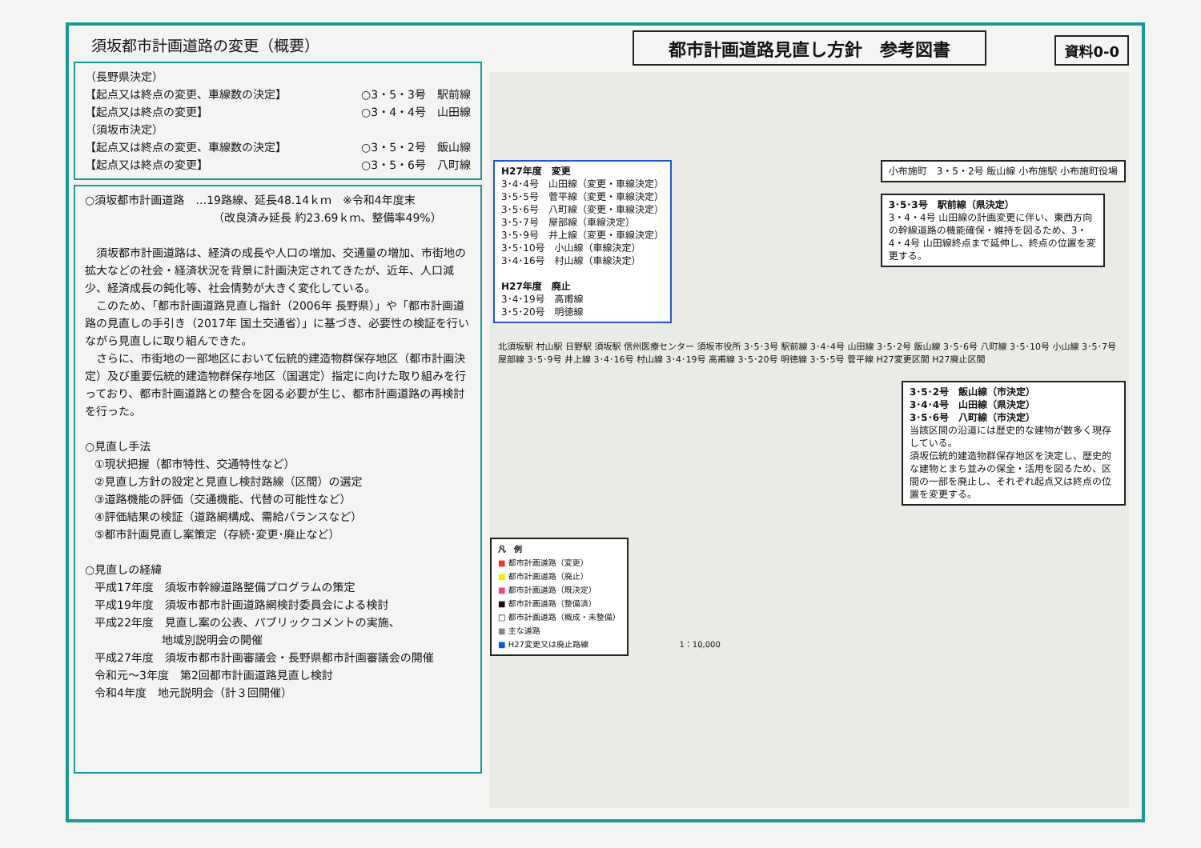須坂都市計画道路の変更（概要）
（長野県決定）
【起点又は終点の変更、車線数の決定】 ○3・5・3号　駅前線
【起点又は終点の変更】 ○3・4・4号　山田線
（須坂市決定）
【起点又は終点の変更、車線数の決定】 ○3・5・2号　飯山線
【起点又は終点の変更】 ○3・5・6号　八町線
○須坂都市計画道路　…19路線、延長48.14ｋｍ　※令和4年度末
（改良済み延長 約23.69ｋｍ、整備率49%）
須坂都市計画道路は、経済の成長や人口の増加、交通量の増加、市街地の拡大などの社会・経済状況を背景に計画決定されてきたが、近年、人口減少、経済成長の鈍化等、社会情勢が大きく変化している。
このため、「都市計画道路見直し指針（2006年 長野県）」や「都市計画道路の見直しの手引き（2017年 国土交通省）」に基づき、必要性の検証を行いながら見直しに取り組んできた。
さらに、市街地の一部地区において伝統的建造物群保存地区（都市計画決定）及び重要伝統的建造物群保存地区（国選定）指定に向けた取り組みを行っており、都市計画道路との整合を図る必要が生じ、都市計画道路の再検討を行った。
○見直し手法
①現状把握（都市特性、交通特性など）
②見直し方針の設定と見直し検討路線（区間）の選定
③道路機能の評価（交通機能、代替の可能性など）
④評価結果の検証（道路網構成、需給バランスなど）
⑤都市計画見直し案策定（存続･変更･廃止など）
○見直しの経緯
平成17年度　須坂市幹線道路整備プログラムの策定
平成19年度　須坂市都市計画道路網検討委員会による検討
平成22年度　見直し案の公表、パブリックコメントの実施、
　　　　　　地域別説明会の開催
平成27年度　須坂市都市計画審議会・長野県都市計画審議会の開催
令和元～3年度　第2回都市計画道路見直し検討
令和4年度　地元説明会（計３回開催）
都市計画道路見直し方針　参考図書
資料0-0
H27年度　変更
3･4･4号　山田線（変更・車線決定）
3･5･5号　菅平線（変更・車線決定）
3･5･6号　八町線（変更・車線決定）
3･5･7号　屋部線（車線決定）
3･5･9号　井上線（変更・車線決定）
3･5･10号　小山線（車線決定）
3･4･16号　村山線（車線決定）
H27年度　廃止
3･4･19号　高甫線
3･5･20号　明徳線
小布施町　3・5・2号 飯山線 小布施駅 小布施町役場
3･5･3号　駅前線（県決定）
3・4・4号 山田線の計画変更に伴い、東西方向の幹線道路の機能確保・維持を図るため、3・4・4号 山田線終点まで延伸し、終点の位置を変更する。
北須坂駅 村山駅 日野駅 須坂駅 信州医療センター 須坂市役所 3･5･3号 駅前線 3･4･4号 山田線 3･5･2号 飯山線 3･5･6号 八町線 3･5･10号 小山線 3･5･7号 屋部線 3･5･9号 井上線 3･4･16号 村山線 3･4･19号 高甫線 3･5･20号 明徳線 3･5･5号 菅平線 H27変更区間 H27廃止区間
3･5･2号　飯山線（市決定）
3･4･4号　山田線（県決定）
3･5･6号　八町線（市決定）
当該区間の沿道には歴史的な建物が数多く現存している。
須坂伝統的建造物群保存地区を決定し、歴史的な建物とまち並みの保全・活用を図るため、区間の一部を廃止し、それぞれ起点又は終点の位置を変更する。
凡　例
■ 都市計画道路（変更）
■ 都市計画道路（廃止）
■ 都市計画道路（既決定）
■ 都市計画道路（整備済）
□ 都市計画道路（概成・未整備）
■ 主な道路
■ H27変更又は廃止路線
1：10,000